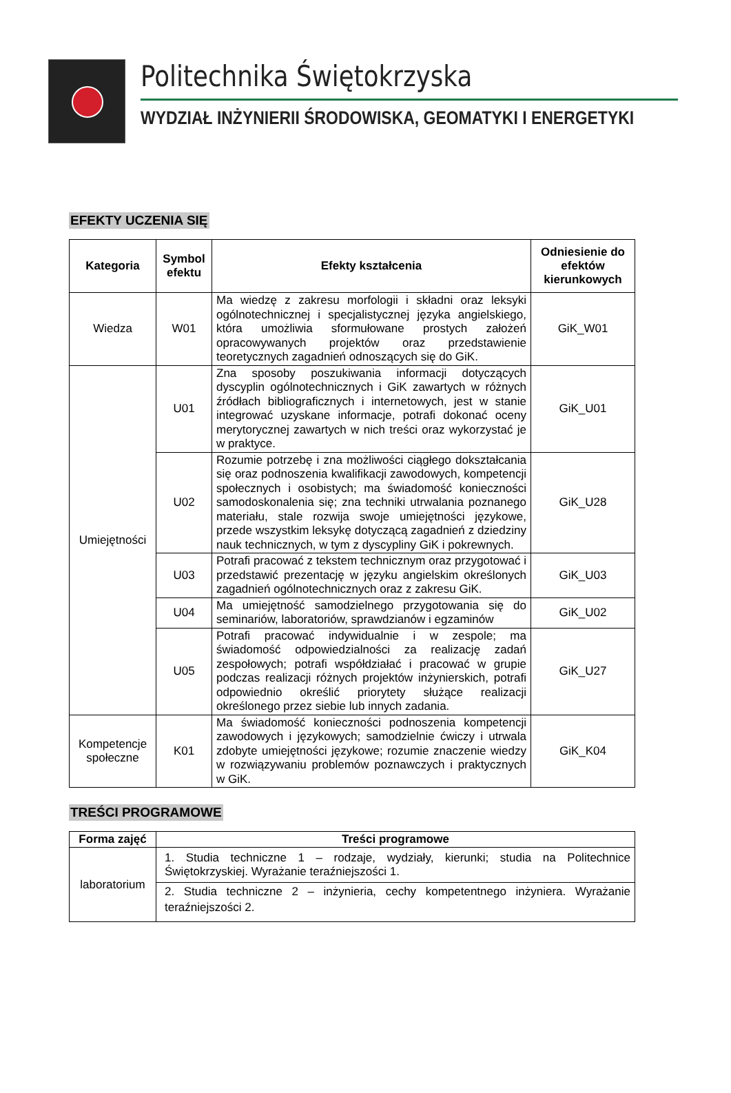Politechnika Świętokrzyska
WYDZIAŁ INŻYNIERII ŚRODOWISKA, GEOMATYKI I ENERGETYKI
EFEKTY UCZENIA SIĘ
| Kategoria | Symbol efektu | Efekty kształcenia | Odniesienie do efektów kierunkowych |
| --- | --- | --- | --- |
| Wiedza | W01 | Ma wiedzę z zakresu morfologii i składni oraz leksyki ogólnotechnicznej i specjalistycznej języka angielskiego, która umożliwia sformułowane prostych założeń opracowywanych projektów oraz przedstawienie teoretycznych zagadnień odnoszących się do GiK. | GiK_W01 |
| Umiejętności | U01 | Zna sposoby poszukiwania informacji dotyczących dyscyplin ogólnotechnicznych i GiK zawartych w różnych źródłach bibliograficznych i internetowych, jest w stanie integrować uzyskane informacje, potrafi dokonać oceny merytorycznej zawartych w nich treści oraz wykorzystać je w praktyce. | GiK_U01 |
| | U02 | Rozumie potrzebę i zna możliwości ciągłego dokształcania się oraz podnoszenia kwalifikacji zawodowych, kompetencji społecznych i osobistych; ma świadomość konieczności samodoskonalenia się; zna techniki utrwalania poznanego materiału, stale rozwija swoje umiejętności językowe, przede wszystkim leksykę dotyczącą zagadnień z dziedziny nauk technicznych, w tym z dyscypliny GiK i pokrewnych. | GiK_U28 |
| | U03 | Potrafi pracować z tekstem technicznym oraz przygotować i przedstawić prezentację w języku angielskim określonych zagadnień ogólnotechnicznych oraz z zakresu GiK. | GiK_U03 |
| | U04 | Ma umiejętność samodzielnego przygotowania się do seminariów, laboratoriów, sprawdzianów i egzaminów | GiK_U02 |
| | U05 | Potrafi pracować indywidualnie i w zespole; ma świadomość odpowiedzialności za realizację zadań zespołowych; potrafi współdziałać i pracować w grupie podczas realizacji różnych projektów inżynierskich, potrafi odpowiednio określić priorytety służące realizacji określonego przez siebie lub innych zadania. | GiK_U27 |
| Kompetencje społeczne | K01 | Ma świadomość konieczności podnoszenia kompetencji zawodowych i językowych; samodzielnie ćwiczy i utrwala zdobyte umiejętności językowe; rozumie znaczenie wiedzy w rozwiązywaniu problemów poznawczych i praktycznych w GiK. | GiK_K04 |
TREŚCI PROGRAMOWE
| Forma zajęć | Treści programowe |
| --- | --- |
| laboratorium | 1. Studia techniczne 1 – rodzaje, wydziały, kierunki; studia na Politechnice Świętokrzyskiej. Wyrażanie teraźniejszości 1. |
| | 2. Studia techniczne 2 – inżynieria, cechy kompetentnego inżyniera. Wyrażanie teraźniejszości 2. |